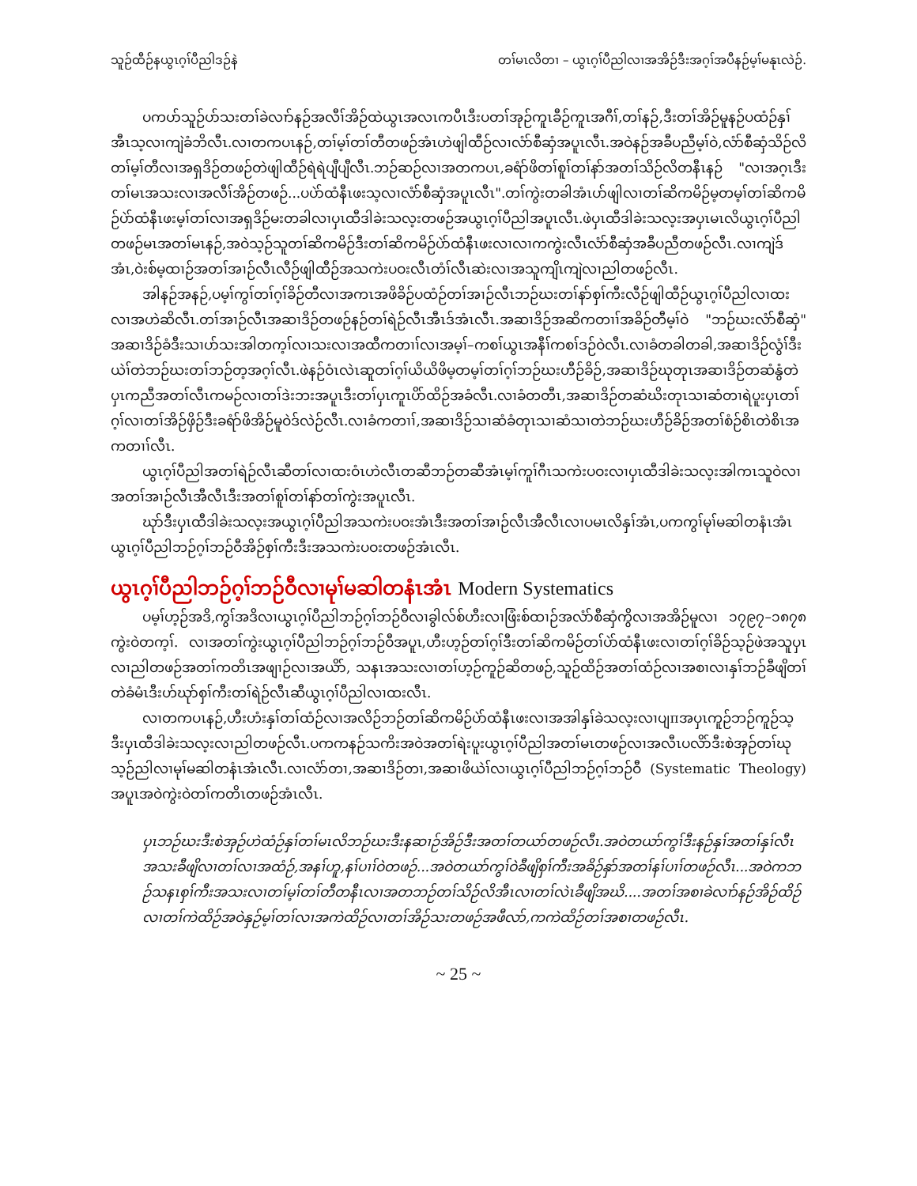သူဉ်ထီဉ်နယွၤဂ့ၢ်ပီညါဒဉ်နဲ တၢ်မၤလိတၢ – ယွၤဂ့ၢ်ပီညါလၢအအိဉ်ဒီးအဂ့ၢ်အပီနဉ်မ့ၢ်မနုၤလဲဉ်.
ပကပာ်သူဉ်ပာ်သးတၢ်ခဲလၢာ်နဉ်အလီၢ်အိဉ်ထဲယွၤအလၤကပီၤဒီးပတၢ်အုဉ်ကူၤခီဉ်ကူၤအဂီၢ်,တၢ်နဉ်,ဒီးတၢ်အိဉ်မူနဉ်ပထံဉ်နှၢ်အီၤသ့လၢကျဲခံဘိလီၤ.လၢတကပၤနဉ်,တၢ်မ့ၢ်တၢ်တီတဖဉ်အံၤဟဲဖျါထီဉ်လၢလံာ်စီဆှံအပူၤလီၤ.အဝဲနဉ်အခီပညီမ့ၢ်ဝဲ,လံာ်စီဆှံသိဉ်လိတၢ်မ့ၢ်တီလၢအရှဒိဉ်တဖဉ်တဲဖျါထီဉ်ရဲရဲပျီပျီလီၤ.ဘဉ်ဆဉ်လၢအတကပၤ,ခရံာ်ဖိတၢ်စူၢ်တၢ်နာ်အတၢ်သိဉ်လိတနီၤနဉ် "လၢအဂ့ၤဒီးတၢ်မၤအသးလၢအလီၢ်အိဉ်တဖဉ်...ပပဲာ်ထံနီၤဖးသ့လၢလံာ်စီဆှံအပူၤလီၤ".တၢ်ကွဲးတခါအံၤပာ်ဖျါလၢတၢ်ဆိကမိဉ်မ့တမ့ၢ်တၢ်ဆိကမိဉ်ပဲာ်ထံနီၤဖးမ့ၢ်တၢ်လၢအရှဒိဉ်မးတခါလၢပှၤထီဒါခဲးသလ့းတဖဉ်အယွၤဂ့ၢ်ပီညါအပူၤလီၤ.ဖဲပှၤထီဒါခဲးသလ့းအပှၤမၤလိယွၤဂ့ၢ်ပီညါတဖဉ်မၤအတၢ်မၤနဉ်,အဝဲသ့ဉ်သူတၢ်ဆိကမိဉ်ဒီးတၢ်ဆိကမိဉ်ပဲာ်ထံနီၤဖးလၢလၢကကွဲးလီၤလံာ်စီဆှံအခီပညီတဖဉ်လီၤ.လၢကျဲဒ်အံၤ,ဝဲးစ်မ့ထၢဉ်အတၢ်အၢဉ်လီၤလီဉ်ဖျါထီဉ်အသကဲးပဝးလီၤတံၢ်လီၤဆဲးလၢအသူကျိၤကျဲလၢညါတဖဉ်လီၤ.
အါနဉ်အနဉ်,ပမ့ၢ်ကွၢ်တၢ်ဂ့ၢ်ခိဉ်တီလၢအကၤအဖိခိဉ်ပထံဉ်တၢ်အၢဉ်လီၤဘဉ်ဃးတၢ်နာ်စှၢ်ကီးလီဉ်ဖျါထီဉ်ယွၤဂ့ၢ်ပီညါလၢထးလၢအဟဲဆိလီၤ.တၢ်အၢဉ်လီၤအဆၢဒိဉ်တဖဉ်နဉ်တၢ်ရဲဉ်လီၤအီၤဒ်အံၤလီၤ.အဆၢဒိဉ်အဆိကတၢၢ်အခိဉ်တီမ့ၢ်ဝဲ "ဘဉ်ဃးလံာ်စီဆှံ" အဆၢဒိဉ်ခံဒီးသၢပာ်သးအါတက့ၢ်လၢသးလၢအထီကတၢၢ်လၢအမ့ၢ်–ကစၢ်ယွၤအနီၢ်ကစၢ်ဒဉ်ဝဲလီၤ.လၢခံတခါတခါ,အဆၢဒိဉ်လွံၢ်ဒီးယဲၢ်တဲဘဉ်ဃးတၢ်ဘဉ်တ့အဂ့ၢ်လီၤ.ဖဲနဉ်ဝံၤလဲၤဆူတၢ်ဂ့ၢ်ယိယိဖိမ့တမ့ၢ်တၢ်ဂ့ၢ်ဘဉ်ဃးဟီဉ်ခိဉ်,အဆၢဒိဉ်ဃုတုၤအဆၢဒိဉ်တဆံနွံတဲပှၤကညီအတၢ်လီၤကမဉ်လၢတၢ်ဒဲးဘးအပူၤဒီးတၢ်ပှၤကူၤပိာ်ထိဉ်အခံလီၤ.လၢခံတတီၤ,အဆၢဒိဉ်တဆံဃိးတုၤသၢဆံတၢရဲပူးပှၤတၢ်ဂ့ၢ်လၢတၢ်အိဉ်ဖှိဉ်ဒီးခရံာ်ဖိအိဉ်မူဝဲဒ်လဲဉ်လီၤ.လၢခံကတၢၢ်,အဆၢဒိဉ်သၢဆံခံတုၤသၢဆံသၢတဲဘဉ်ဃးဟီဉ်ခိဉ်အတၢ်စံဉ်စိၤတဲစိၤအကတၢၢ်လီၤ.
ယွၤဂ့ၢ်ပီညါအတၢ်ရဲဉ်လီၤဆီတၢ်လၢထးဝံၤဟဲလီၤတဆီဘဉ်တဆီအံၤမ့ၢ်ကူၢ်ဂီၤသကဲးပဝးလၢပှၤထီဒါခဲးသလ့းအါကၤသူဝဲလၢအတၢ်အၢဉ်လီၤအီလီၤဒီးအတၢ်စူၢ်တၢ်နာ်တၢ်ကွဲးအပူၤလီၤ.
ဃုာ်ဒီးပှၤထီဒါခဲးသလ့းအယွၤဂ့ၢ်ပီညါအသကဲးပဝးအံၤဒီးအတၢ်အၢဉ်လီၤအီလီၤလၢပမၤလိနှၢ်အံၤ,ပကကွၢ်မုၢ်မဆါတနံၤအံၤယွၤဂ့ၢ်ပီညါဘဉ်ဂ့ၢ်ဘဉ်ဝီအိဉ်စှၢ်ကီးဒီးအသကဲးပဝးတဖဉ်အံၤလီၤ.
ယွၤဂ့ၢ်ပီညါဘဉ်ဂ့ၢ်ဘဉ်ဝီလၢမုၢ်မဆါတနံၤအံၤ Modern Systematics
ပမ့ၢ်ဟ့ဉ်အဒိ,ကွၢ်အဒိလၢယွၤဂ့ၢ်ပီညါဘဉ်ဂ့ၢ်ဘဉ်ဝီလၢခွါလ်စ်ဟီးလၢဖြံးစ်ထၢဉ်အလံာ်စီဆှံကွိလၢအအိဉ်မူလၢ ၁၇၉၇–၁၈၇၈ ကွဲးဝဲတက့ၢ်. လၢအတၢ်ကွဲးယွၤဂ့ၢ်ပီညါဘဉ်ဂ့ၢ်ဘဉ်ဝီအပူၤ,ဟီးဟ့ဉ်တၢ်ဂ့ၢ်ဒီးတၢ်ဆိကမိဉ်တၢ်ပဲာ်ထံနီၤဖးလၢတၢ်ဂ့ၢ်ခိဉ်သ့ဉ်ဖဲအသူပှၤလၢညါတဖဉ်အတၢ်ကတိၤအဖျၢဉ်လၢအယိာ်, သနၤအသးလၢတၢ်ဟ့ဉ်ကူဉ်ဆိတဖဉ်,သူဉ်ထိဉ်အတၢ်ထံဉ်လၢအစၢလၢနှၢ်ဘဉ်ခီဖျိတၢ်တဲခံမံၤဒီးဟ်ဃုာ်စှၢ်ကီးတၢ်ရဲဉ်လီၤဆီယွၤဂ့ၢ်ပီညါလၢထးလီၤ.
လၢတကပၤနဉ်,ဟီးဟံးနှၢ်တၢ်ထံဉ်လၢအလိဉ်ဘဉ်တၢ်ဆိကမိဉ်ပဲာ်ထံနီၤဖးလၢအအါနှၢ်ခဲသလ့းလၢပျπအပှၤကူဉ်ဘဉ်ကူဉ်သ့ဒီးပှၤထီဒါခဲးသလ့းလၢညါတဖဉ်လီၤ.ပကကနဉ်သကိးအဝဲအတၢ်ရဲးပူးယွၤဂ့ၢ်ပီညါအတၢ်မၤတဖဉ်လၢအလီၤပလိာ်ဒီးစဲအှဉ်တၢ်ဃုသ့ဉ်ညါလၢမုၢ်မဆါတနံၤအံၤလီၤ.လၢလံာ်တၢ,အဆၢဒိဉ်တၢ,အဆၢဖိယဲၢ်လၢယွၤဂ့ၢ်ပီညါဘဉ်ဂ့ၢ်ဘဉ်ဝီ (Systematic Theology) အပူၤအဝဲကွဲးဝဲတၢ်ကတိၤတဖဉ်အံၤလီၤ.
ပှၤဘဉ်ဃးဒီးစဲအှဉ်ဟဲထံဉ်နှၢ်တၢ်မၤလိဘဉ်ဃးဒီးနဆၢဉ်အိဉ်ဒီးအတၢ်တယာ်တဖဉ်လီၤ.အဝဲတယာ်ကွၢ်ဒီးနဉ်နှၢ်အတၢ်နှၢ်လီၤအသးခီဖျိလၢတၢ်လၢအထံဉ်,အနၢ်ဟူ,နၢ်ပၢၢ်ဝဲတဖဉ်...အဝဲတယာ်ကွၢ်ဝဲခီဖျိစှၢ်ကီးအခိဉ်နှာ်အတၢ်နၢ်ပၢၢ်တဖဉ်လီၤ...အဝဲကဘဉ်သနၤစှၢ်ကီးအသးလၢတၢ်မ့ၢ်တၢ်တီတနီၤလၢအတဘဉ်တၢ်သိဉ်လိအီၤလၢတၢ်လဲၤခီဖျိအဃိ....အတၢ်အစၢခဲလၢာ်နဉ်အိဉ်ထိဉ်လၢတၢ်ကဲထိဉ်အဝဲနှဉ်မ့ၢ်တၢ်လၢအကဲထိဉ်လၢတၢ်အိဉ်သးတဖဉ်အဖီလာ်,ကကဲထိဉ်တၢ်အစၢတဖဉ်လီၤ.
~ 25 ~